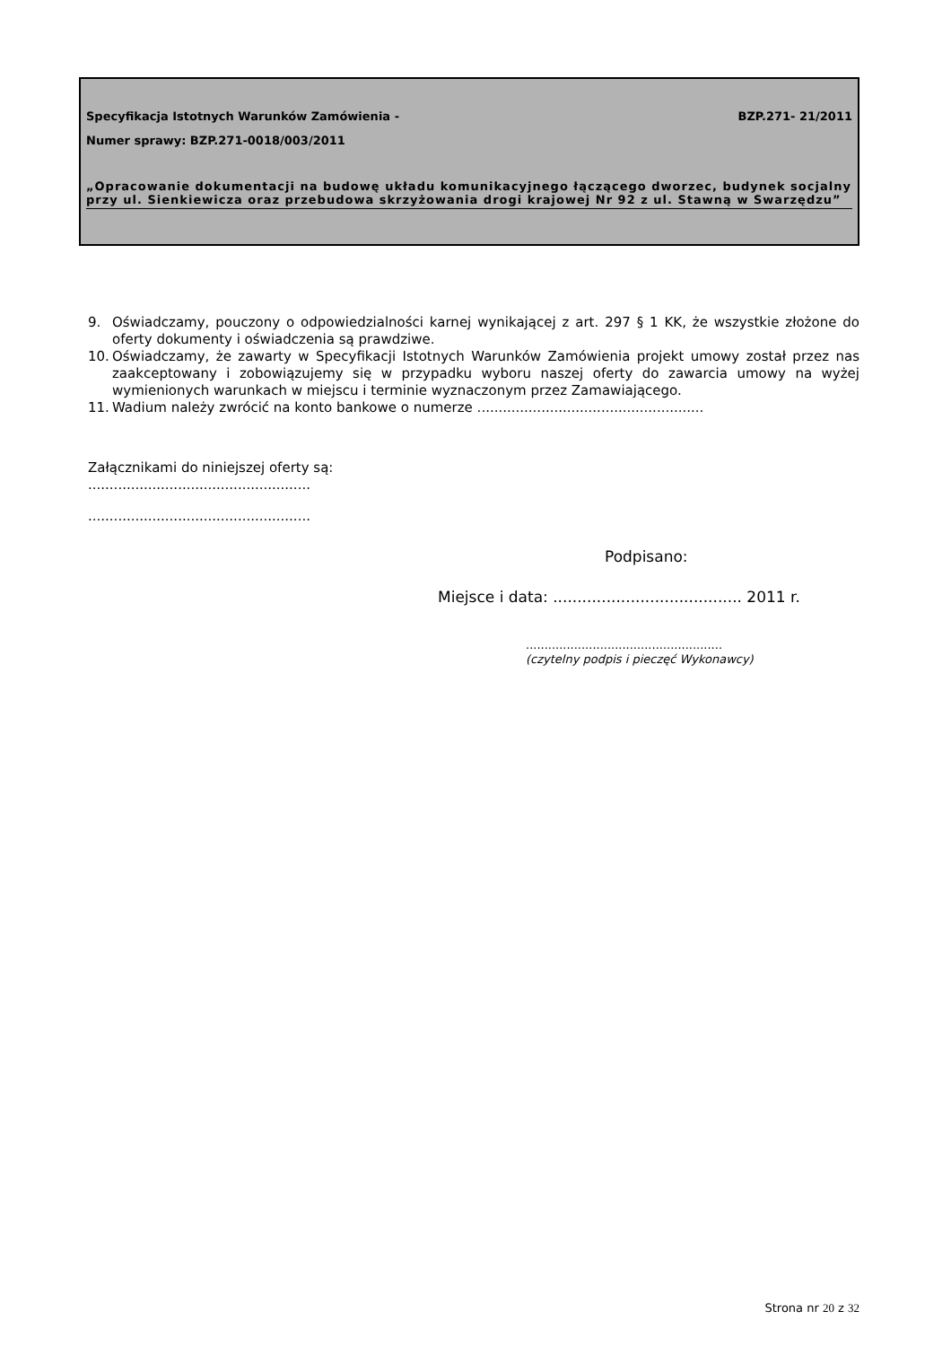Specyfikacja Istotnych Warunków Zamówienia - BZP.271- 21/2011
Numer sprawy: BZP.271-0018/003/2011
„Opracowanie dokumentacji na budowę układu komunikacyjnego łączącego dworzec, budynek socjalny przy ul. Sienkiewicza oraz przebudowa skrzyżowania drogi krajowej Nr 92 z ul. Stawną w Swarzędzu”
9. Oświadczamy, pouczony o odpowiedzialności karnej wynikającej z art. 297 § 1 KK, że wszystkie złożone do oferty dokumenty i oświadczenia są prawdziwe.
10. Oświadczamy, że zawarty w Specyfikacji Istotnych Warunków Zamówienia projekt umowy został przez nas zaakceptowany i zobowiązujemy się w przypadku wyboru naszej oferty do zawarcia umowy na wyżej wymienionych warunkach w miejscu i terminie wyznaczonym przez Zamawiającego.
11. Wadium należy zwrócić na konto bankowe o numerze .....................................................
Załącznikami do niniejszej oferty są:
....................................................
....................................................
Podpisano:
Miejsce i data: ....................................... 2011 r.
.....................................................
(czytelny podpis i pieczęć Wykonawcy)
Strona nr 20 z 32